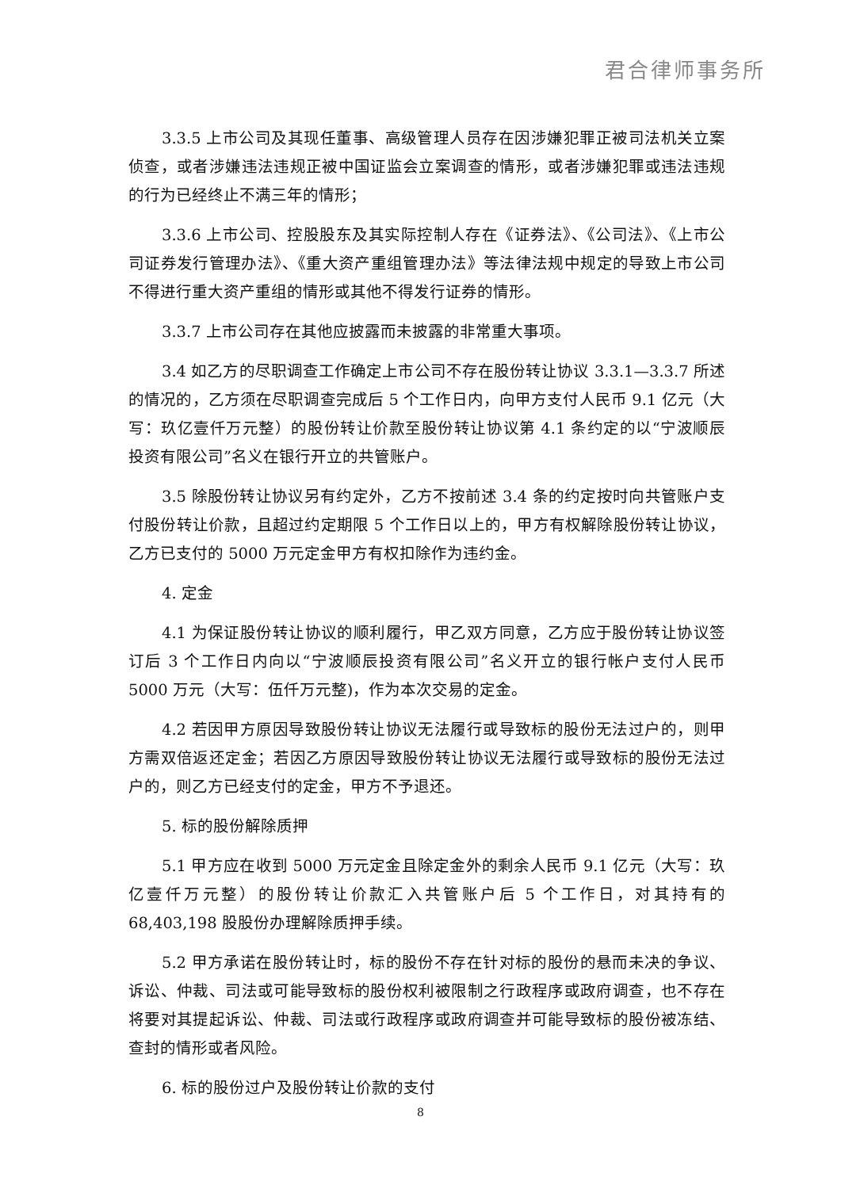君合律师事务所
3.3.5 上市公司及其现任董事、高级管理人员存在因涉嫌犯罪正被司法机关立案侦查，或者涉嫌违法违规正被中国证监会立案调查的情形，或者涉嫌犯罪或违法违规的行为已经终止不满三年的情形；
3.3.6 上市公司、控股股东及其实际控制人存在《证券法》、《公司法》、《上市公司证券发行管理办法》、《重大资产重组管理办法》等法律法规中规定的导致上市公司不得进行重大资产重组的情形或其他不得发行证券的情形。
3.3.7 上市公司存在其他应披露而未披露的非常重大事项。
3.4 如乙方的尽职调查工作确定上市公司不存在股份转让协议 3.3.1—3.3.7 所述的情况的，乙方须在尽职调查完成后 5 个工作日内，向甲方支付人民币 9.1 亿元（大写：玖亿壹仟万元整）的股份转让价款至股份转让协议第 4.1 条约定的以“宁波顺辰投资有限公司”名义在银行开立的共管账户。
3.5 除股份转让协议另有约定外，乙方不按前述 3.4 条的约定按时向共管账户支付股份转让价款，且超过约定期限 5 个工作日以上的，甲方有权解除股份转让协议，乙方已支付的 5000 万元定金甲方有权扣除作为违约金。
4. 定金
4.1 为保证股份转让协议的顺利履行，甲乙双方同意，乙方应于股份转让协议签订后 3 个工作日内向以“宁波顺辰投资有限公司”名义开立的银行帐户支付人民币 5000 万元（大写：伍仟万元整)，作为本次交易的定金。
4.2 若因甲方原因导致股份转让协议无法履行或导致标的股份无法过户的，则甲方需双倍返还定金；若因乙方原因导致股份转让协议无法履行或导致标的股份无法过户的，则乙方已经支付的定金，甲方不予退还。
5. 标的股份解除质押
5.1 甲方应在收到 5000 万元定金且除定金外的剩余人民币 9.1 亿元（大写：玖亿壹仟万元整）的股份转让价款汇入共管账户后 5 个工作日，对其持有的 68,403,198 股股份办理解除质押手续。
5.2 甲方承诺在股份转让时，标的股份不存在针对标的股份的悬而未决的争议、诉讼、仲裁、司法或可能导致标的股份权利被限制之行政程序或政府调查，也不存在将要对其提起诉讼、仲裁、司法或行政程序或政府调查并可能导致标的股份被冻结、查封的情形或者风险。
6. 标的股份过户及股份转让价款的支付
8